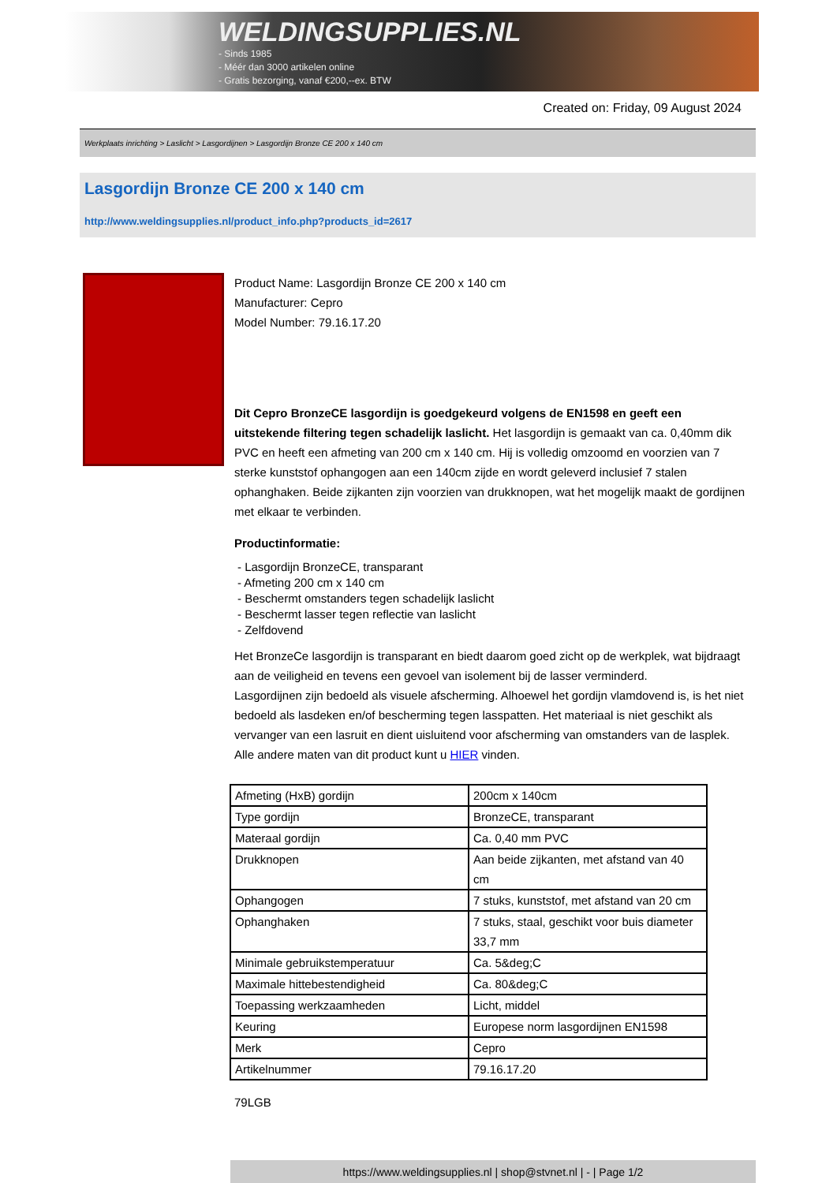WELDINGSUPPLIES.NL
- Sinds 1985
- Méér dan 3000 artikelen online
- Gratis bezorging, vanaf €200,--ex. BTW
Created on: Friday, 09 August 2024
Werkplaats inrichting > Laslicht > Lasgordijnen > Lasgordijn Bronze CE 200 x 140 cm
Lasgordijn Bronze CE 200 x 140 cm
http://www.weldingsupplies.nl/product_info.php?products_id=2617
Product Name: Lasgordijn Bronze CE 200 x 140 cm
Manufacturer: Cepro
Model Number: 79.16.17.20
Dit Cepro BronzeCE lasgordijn is goedgekeurd volgens de EN1598 en geeft een uitstekende filtering tegen schadelijk laslicht. Het lasgordijn is gemaakt van ca. 0,40mm dik PVC en heeft een afmeting van 200 cm x 140 cm. Hij is volledig omzoomd en voorzien van 7 sterke kunststof ophangogen aan een 140cm zijde en wordt geleverd inclusief 7 stalen ophanghaken. Beide zijkanten zijn voorzien van drukknopen, wat het mogelijk maakt de gordijnen met elkaar te verbinden.
Productinformatie:
- Lasgordijn BronzeCE, transparant
- Afmeting 200 cm x 140 cm
- Beschermt omstanders tegen schadelijk laslicht
- Beschermt lasser tegen reflectie van laslicht
- Zelfdovend
Het BronzeCe lasgordijn is transparant en biedt daarom goed zicht op de werkplek, wat bijdraagt aan de veiligheid en tevens een gevoel van isolement bij de lasser verminderd.
Lasgordijnen zijn bedoeld als visuele afscherming. Alhoewel het gordijn vlamdovend is, is het niet bedoeld als lasdeken en/of bescherming tegen lasspatten. Het materiaal is niet geschikt als vervanger van een lasruit en dient uisluitend voor afscherming van omstanders van de lasplek.
Alle andere maten van dit product kunt u HIER vinden.
| Afmeting (HxB) gordijn | 200cm x 140cm |
| Type gordijn | BronzeCE, transparant |
| Materaal gordijn | Ca. 0,40 mm PVC |
| Drukknopen | Aan beide zijkanten, met afstand van 40 cm |
| Ophangogen | 7 stuks, kunststof, met afstand van 20 cm |
| Ophanghaken | 7 stuks, staal, geschikt voor buis diameter 33,7 mm |
| Minimale gebruikstemperatuur | Ca. 5&deg;C |
| Maximale hittebestendigheid | Ca. 80&deg;C |
| Toepassing werkzaamheden | Licht, middel |
| Keuring | Europese norm lasgordijnen EN1598 |
| Merk | Cepro |
| Artikelnummer | 79.16.17.20 |
79LGB
https://www.weldingsupplies.nl | shop@stvnet.nl | - | Page 1/2